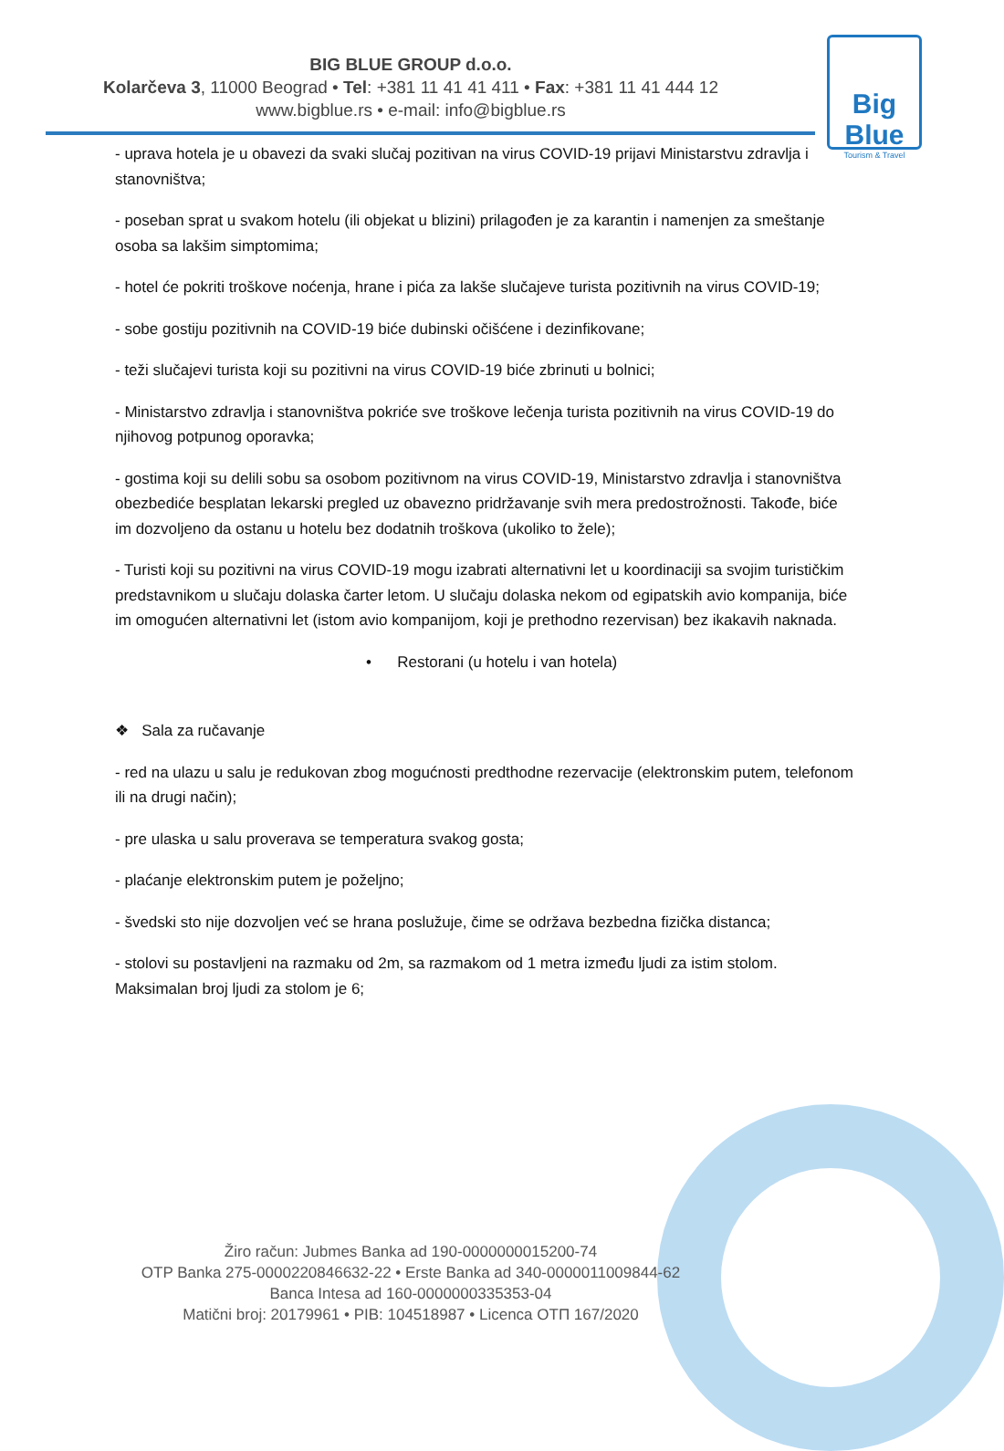BIG BLUE GROUP d.o.o.
Kolarčeva 3, 11000 Beograd • Tel: +381 11 41 41 411 • Fax: +381 11 41 444 12
www.bigblue.rs • e-mail: info@bigblue.rs
Big Blue
Tourism & Travel
- uprava hotela je u obavezi da svaki slučaj pozitivan na virus COVID-19 prijavi Ministarstvu zdravlja i stanovništva;
- poseban sprat u svakom hotelu (ili objekat u blizini) prilagođen je za karantin i namenjen za smeštanje osoba sa lakšim simptomima;
- hotel će pokriti troškove noćenja, hrane i pića za lakše slučajeve turista pozitivnih na virus COVID-19;
- sobe gostiju pozitivnih na COVID-19 biće dubinski očišćene i dezinfikovane;
- teži slučajevi turista koji su pozitivni na virus COVID-19 biće zbrinuti u bolnici;
- Ministarstvo zdravlja i stanovništva pokriće sve troškove lečenja turista pozitivnih na virus COVID-19 do njihovog potpunog oporavka;
- gostima koji su delili sobu sa osobom pozitivnom na virus COVID-19, Ministarstvo zdravlja i stanovništva obezbediće besplatan lekarski pregled uz obavezno pridržavanje svih mera predostrožnosti. Takođe, biće im dozvoljeno da ostanu u hotelu bez dodatnih troškova (ukoliko to žele);
- Turisti koji su pozitivni na virus COVID-19 mogu izabrati alternativni let u koordinaciji sa svojim turističkim predstavnikom u slučaju dolaska čarter letom. U slučaju dolaska nekom od egipatskih avio kompanija, biće im omogućen alternativni let (istom avio kompanijom, koji je prethodno rezervisan) bez ikakavih naknada.
• Restorani (u hotelu i van hotela)
❖ Sala za ručavanje
- red na ulazu u salu je redukovan zbog mogućnosti predthodne rezervacije (elektronskim putem, telefonom ili na drugi način);
- pre ulaska u salu proverava se temperatura svakog gosta;
- plaćanje elektronskim putem je poželjno;
- švedski sto nije dozvoljen već se hrana poslužuje, čime se održava bezbedna fizička distanca;
- stolovi su postavljeni na razmaku od 2m, sa razmakom od 1 metra između ljudi za istim stolom. Maksimalan broj ljudi za stolom je 6;
Žiro račun: Jubmes Banka ad 190-0000000015200-74
OTP Banka 275-0000220846632-22 • Erste Banka ad 340-0000011009844-62
Banca Intesa ad 160-0000000335353-04
Matični broj: 20179961 • PIB: 104518987 • Licenca OTП 167/2020